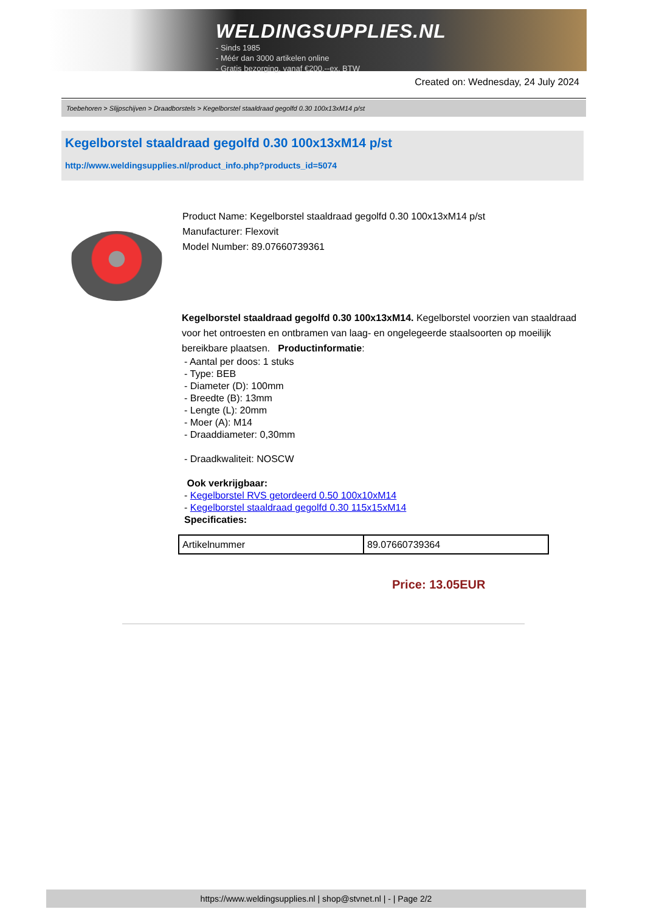WELDINGSUPPLIES.NL
- Sinds 1985
- Méér dan 3000 artikelen online
- Gratis bezorging, vanaf €200,--ex. BTW
Created on: Wednesday, 24 July 2024
Toebehoren > Slijpschijven > Draadborstels > Kegelborstel staaldraad gegolfd 0.30 100x13xM14 p/st
Kegelborstel staaldraad gegolfd 0.30 100x13xM14 p/st
http://www.weldingsupplies.nl/product_info.php?products_id=5074
Product Name: Kegelborstel staaldraad gegolfd 0.30 100x13xM14 p/st
Manufacturer: Flexovit
Model Number: 89.07660739361
Kegelborstel staaldraad gegolfd 0.30 100x13xM14. Kegelborstel voorzien van staaldraad voor het ontroesten en ontbramen van laag- en ongelegeerde staalsoorten op moeilijk bereikbare plaatsen. Productinformatie:
- Aantal per doos: 1 stuks
- Type: BEB
- Diameter (D): 100mm
- Breedte (B): 13mm
- Lengte (L): 20mm
- Moer (A): M14
- Draaddiameter: 0,30mm
- Draadkwaliteit: NOSCW
Ook verkrijgbaar:
- Kegelborstel RVS getordeerd 0.50 100x10xM14
- Kegelborstel staaldraad gegolfd 0.30 115x15xM14
Specificaties:
| Artikelnummer | 89.07660739364 |
Price: 13.05EUR
https://www.weldingsupplies.nl | shop@stvnet.nl | - | Page 2/2